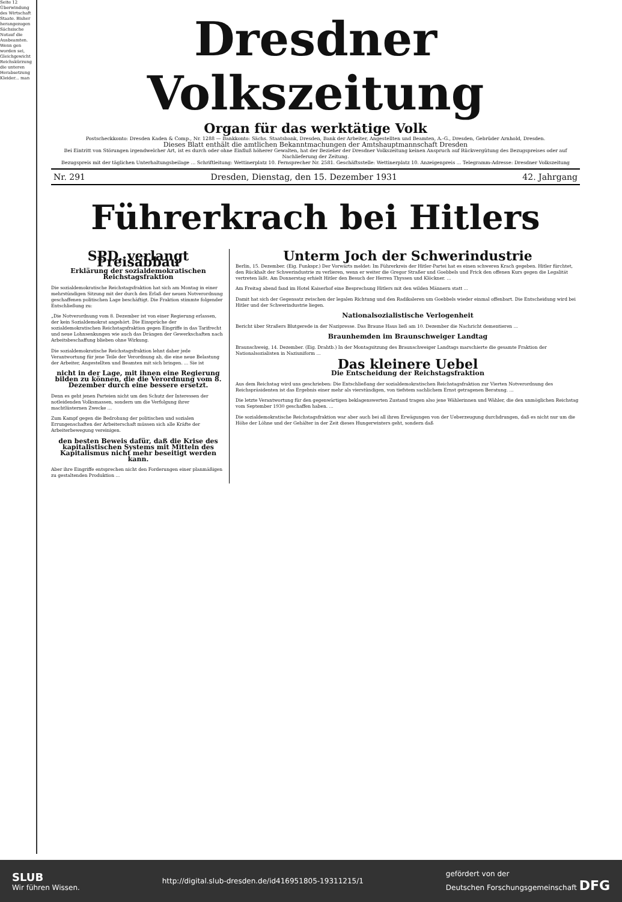Seite 12
Überwindung des Wirtschaft Staate. Bisher herangezogen Sächsische Notauf die Ausbeamten. Wenn gen worden sei, Gleichgewicht Reichskürzung die unteren Herabsetzung Kleider... man
Dresdner Volkszeitung
Organ für das werktätige Volk
Postscheckkonto: Dresden Kaden & Comp., Nr. 1288 — Bankkonto: Sächs. Staatsbank, Dresden, Bank der Arbeiter, Angestellten und Beamten, A.-G., Dresden, Gebrüder Arnhold, Dresden.
Dieses Blatt enthält die amtlichen Bekanntmachungen der Amtshauptmannschaft Dresden
Bei Eintritt von Störungen irgendwelcher Art, ist es durch oder ohne Einfluß höherer Gewalten, hat der Bezieher der Dresdner Volkszeitung keinen Anspruch auf Rückvergütung des Bezugspreises oder auf Nachlieferung der Zeitung.
Bezugspreis mit der täglichen Unterhaltungsbeilage ... Schriftleitung: Wettinerplatz 10. Fernsprecher Nr. 2581. Geschäftsstelle: Wettinerplatz 10. Anzeigenpreis ... Telegramm-Adresse: Dresdner Volkszeitung
Nr. 291 Dresden, Dienstag, den 15. Dezember 1931 42. Jahrgang
Führerkrach bei Hitlers
SPD. verlangt Preisabbau
Erklärung der sozialdemokratischen Reichstagsfraktion
Die sozialdemokratische Reichstagsfraktion hat sich am Montag in einer mehrstündigen Sitzung mit der durch den Erlaß der neuen Notverordnung geschaffenen politischen Lage beschäftigt. Die Fraktion stimmte folgender Entschließung zu:
„Die Notverordnung vom 8. Dezember ist von einer Regierung erlassen, der kein Sozialdemokrat angehört. Die Einsprüche der sozialdemokratischen Reichstagsfraktion gegen Eingriffe in das Tarifrecht und neue Lohnsenkungen wie auch das Drängen der Gewerkschaften nach Arbeitsbeschaffung blieben ohne Wirkung.
Die sozialdemokratische Reichstagsfraktion lehnt daher jede Verantwortung für jene Teile der Verordnung ab, die eine neue Belastung der Arbeiter, Angestellten und Beamten mit sich bringen. ... Sie ist
nicht in der Lage, mit ihnen eine Regierung bilden zu können, die die Verordnung vom 8. Dezember durch eine bessere ersetzt.
Denn es geht jenen Parteien nicht um den Schutz der Interessen der notleidenden Volksmassen, sondern um die Verfolgung ihrer machtlüsternen Zwecke ...
Zum Kampf gegen die Bedrohung der politischen und sozialen Errungenschaften der Arbeiterschaft müssen sich alle Kräfte der Arbeiterbewegung vereinigen.
den besten Beweis dafür, daß die Krise des kapitalistischen Systems mit Mitteln des Kapitalismus nicht mehr beseitigt werden kann.
Aber ihre Eingriffe entsprechen nicht den Forderungen einer planmäßigen zu gestaltenden Produktion ...
Unterm Joch der Schwerindustrie
Berlin, 15. Dezember. (Eig. Funkspr.) Der Vorwärts meldet: Im Führerkreis der Hitler-Partei hat es einen schweren Krach gegeben. Hitler fürchtet, den Rückhalt der Schwerindustrie zu verlieren, wenn er weiter die Gregor Straßer und Goebbels und Frick den offenen Kurs gegen die Legalität vertreten läßt. Am Donnerstag erhielt Hitler den Besuch der Herren Thyssen und Klöckner. ...
Am Freitag abend fand im Hotel Kaiserhof eine Besprechung Hitlers mit den wilden Männern statt ...
Damit hat sich der Gegensatz zwischen der legalen Richtung und den Radikaleren um Goebbels wieder einmal offenbart. Die Entscheidung wird bei Hitler und der Schwerindustrie liegen.
Nationalsozialistische Verlogenheit
Bericht über Straßers Blutgerede in der Nazipresse. Das Braune Haus ließ am 10. Dezember die Nachricht dementieren ...
Braunhemden im Braunschweiger Landtag
Braunschweig, 14. Dezember. (Eig. Drahtb.) In der Montagsitzung des Braunschweiger Landtags marschierte die gesamte Fraktion der Nationalsozialisten in Naziuniform ...
Das kleinere Uebel
Die Entscheidung der Reichstagsfraktion
Aus dem Reichstag wird uns geschrieben: Die Entschließung der sozialdemokratischen Reichstagsfraktion zur Vierten Notverordnung des Reichspräsidenten ist das Ergebnis einer mehr als vierstündigen, von tiefstem sachlichem Ernst getragenen Beratung. ...
Die letzte Verantwortung für den gegenwärtigen beklagenswerten Zustand tragen also jene Wählerinnen und Wähler, die den unmöglichen Reichstag vom September 1930 geschaffen haben. ...
Die sozialdemokratische Reichstagsfraktion war aber auch bei all ihren Erwägungen von der Ueberzeugung durchdrungen, daß es nicht nur um die Höhe der Löhne und der Gehälter in der Zeit dieses Hungerwinters geht, sondern daß
SLUB
Wir führen Wissen. http://digital.slub-dresden.de/id416951805-19311215/1 gefördert von der
Deutschen Forschungsgemeinschaft DFG